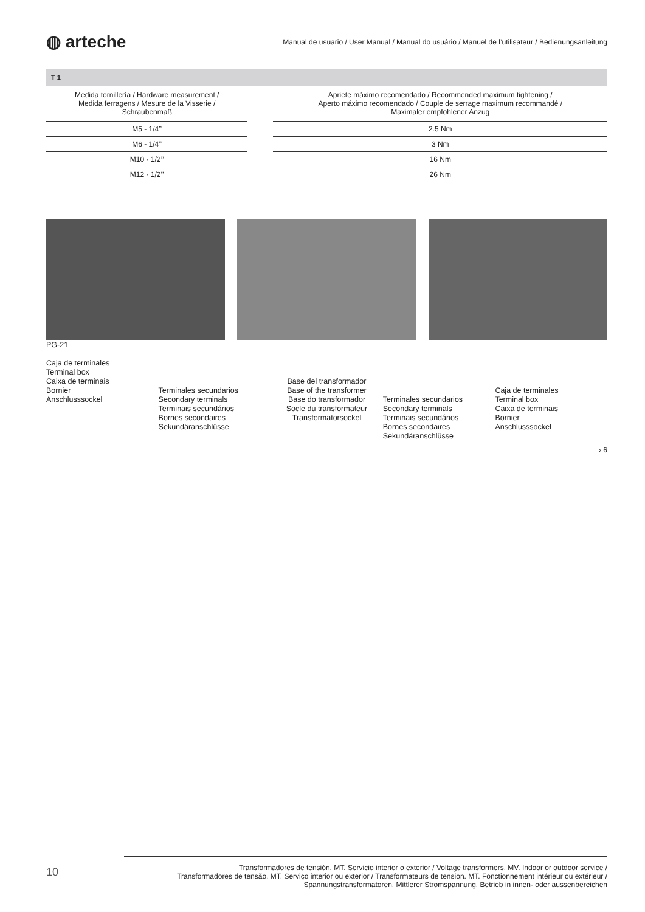◍ arteche
Manual de usuario / User Manual / Manual do usuário / Manuel de l’utilisateur / Bedienungsanleitung
T 1
| Medida tornillería / Hardware measurement / Medida ferragens / Mesure de la Visserie / Schraubenmaß | | Apriete máximo recomendado / Recommended maximum tightening / Aperto máximo recomendado / Couple de serrage maximum recommandé / Maximaler empfohlener Anzug |
| --- | --- | --- |
| M5 - 1/4’’ | | 2.5 Nm |
| M6 - 1/4’’ | | 3 Nm |
| M10 - 1/2’’ | | 16 Nm |
| M12 - 1/2’’ | | 26 Nm |
PG-21
Caja de terminales
Terminal box
Caixa de terminais
Bornier
Anschlusssockel
Terminales secundarios
Secondary terminals
Terminais secundários
Bornes secondaires
Sekundäranschlüsse
Base del transformador
Base of the transformer
Base do transformador
Socle du transformateur
Transformatorsockel
Terminales secundarios
Secondary terminals
Terminais secundários
Bornes secondaires
Sekundäranschlüsse
Caja de terminales
Terminal box
Caixa de terminais
Bornier
Anschlusssockel
› 6
10
Transformadores de tensión. MT. Servicio interior o exterior / Voltage transformers. MV. Indoor or outdoor service /
Transformadores de tensão. MT. Serviço interior ou exterior / Transformateurs de tension. MT. Fonctionnement intérieur ou extérieur /
Spannungstransformatoren. Mittlerer Stromspannung. Betrieb in innen- oder aussenbereichen